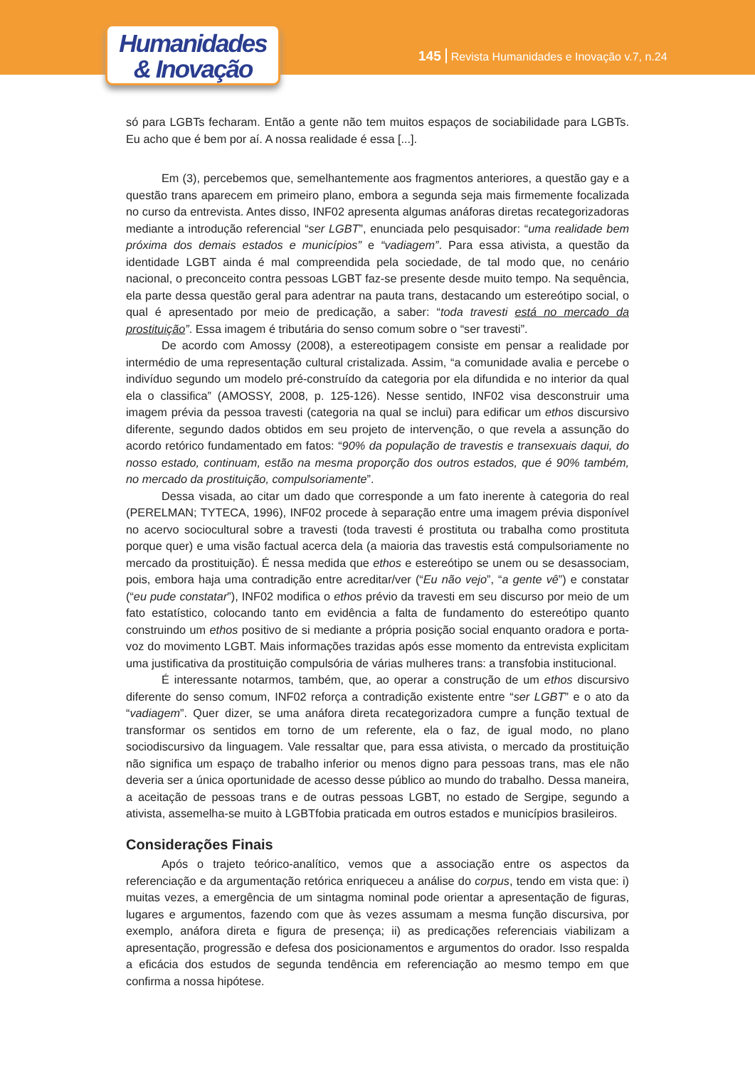Humanidades
& Inovação
145 Revista Humanidades e Inovação v.7, n.24
só para LGBTs fecharam. Então a gente não tem muitos espaços de sociabilidade para LGBTs. Eu acho que é bem por aí. A nossa realidade é essa [...].
Em (3), percebemos que, semelhantemente aos fragmentos anteriores, a questão gay e a questão trans aparecem em primeiro plano, embora a segunda seja mais firmemente focalizada no curso da entrevista. Antes disso, INF02 apresenta algumas anáforas diretas recategorizadoras mediante a introdução referencial “ser LGBT”, enunciada pelo pesquisador: “uma realidade bem próxima dos demais estados e municípios” e “vadiagem”. Para essa ativista, a questão da identidade LGBT ainda é mal compreendida pela sociedade, de tal modo que, no cenário nacional, o preconceito contra pessoas LGBT faz-se presente desde muito tempo. Na sequência, ela parte dessa questão geral para adentrar na pauta trans, destacando um estereótipo social, o qual é apresentado por meio de predicação, a saber: “toda travesti está no mercado da prostituição”. Essa imagem é tributária do senso comum sobre o “ser travesti”.
De acordo com Amossy (2008), a estereotipagem consiste em pensar a realidade por intermédio de uma representação cultural cristalizada. Assim, “a comunidade avalia e percebe o indivíduo segundo um modelo pré-construído da categoria por ela difundida e no interior da qual ela o classifica” (AMOSSY, 2008, p. 125-126). Nesse sentido, INF02 visa desconstruir uma imagem prévia da pessoa travesti (categoria na qual se inclui) para edificar um ethos discursivo diferente, segundo dados obtidos em seu projeto de intervenção, o que revela a assunção do acordo retórico fundamentado em fatos: “90% da população de travestis e transexuais daqui, do nosso estado, continuam, estão na mesma proporção dos outros estados, que é 90% também, no mercado da prostituição, compulsoriamente”.
Dessa visada, ao citar um dado que corresponde a um fato inerente à categoria do real (PERELMAN; TYTECA, 1996), INF02 procede à separação entre uma imagem prévia disponível no acervo sociocultural sobre a travesti (toda travesti é prostituta ou trabalha como prostituta porque quer) e uma visão factual acerca dela (a maioria das travestis está compulsoriamente no mercado da prostituição). É nessa medida que ethos e estereótipo se unem ou se desassociam, pois, embora haja uma contradição entre acreditar/ver (“Eu não vejo”, “a gente vê”) e constatar (“eu pude constatar”), INF02 modifica o ethos prévio da travesti em seu discurso por meio de um fato estatístico, colocando tanto em evidência a falta de fundamento do estereótipo quanto construindo um ethos positivo de si mediante a própria posição social enquanto oradora e porta-voz do movimento LGBT. Mais informações trazidas após esse momento da entrevista explicitam uma justificativa da prostituição compulsória de várias mulheres trans: a transfobia institucional.
É interessante notarmos, também, que, ao operar a construção de um ethos discursivo diferente do senso comum, INF02 reforça a contradição existente entre “ser LGBT” e o ato da “vadiagem”. Quer dizer, se uma anáfora direta recategorizadora cumpre a função textual de transformar os sentidos em torno de um referente, ela o faz, de igual modo, no plano sociodiscursivo da linguagem. Vale ressaltar que, para essa ativista, o mercado da prostituição não significa um espaço de trabalho inferior ou menos digno para pessoas trans, mas ele não deveria ser a única oportunidade de acesso desse público ao mundo do trabalho. Dessa maneira, a aceitação de pessoas trans e de outras pessoas LGBT, no estado de Sergipe, segundo a ativista, assemelha-se muito à LGBTfobia praticada em outros estados e municípios brasileiros.
Considerações Finais
Após o trajeto teórico-analítico, vemos que a associação entre os aspectos da referenciação e da argumentação retórica enriqueceu a análise do corpus, tendo em vista que: i) muitas vezes, a emergência de um sintagma nominal pode orientar a apresentação de figuras, lugares e argumentos, fazendo com que às vezes assumam a mesma função discursiva, por exemplo, anáfora direta e figura de presença; ii) as predicações referenciais viabilizam a apresentação, progressão e defesa dos posicionamentos e argumentos do orador. Isso respalda a eficácia dos estudos de segunda tendência em referenciação ao mesmo tempo em que confirma a nossa hipótese.